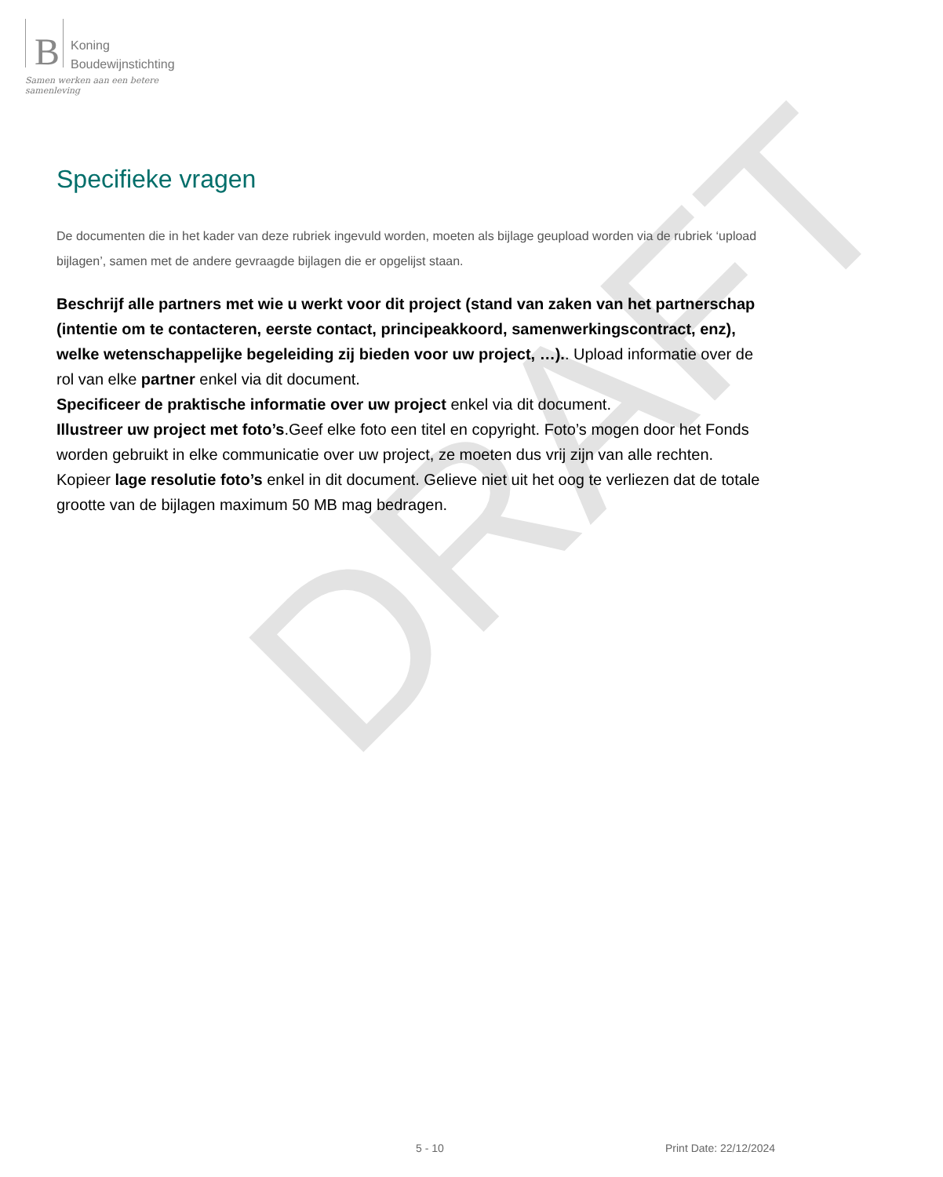DRAFT
B
Koning
Boudewijnstichting
Samen werken aan een betere samenleving
Specifieke vragen
De documenten die in het kader van deze rubriek ingevuld worden, moeten als bijlage geupload worden via de rubriek ‘upload bijlagen’, samen met de andere gevraagde bijlagen die er opgelijst staan.
Beschrijf alle partners met wie u werkt voor dit project (stand van zaken van het partnerschap (intentie om te contacteren, eerste contact, principeakkoord, samenwerkingscontract, enz), welke wetenschappelijke begeleiding zij bieden voor uw project, …).. Upload informatie over de rol van elke partner enkel via dit document.
Specificeer de praktische informatie over uw project enkel via dit document.
Illustreer uw project met foto’s.Geef elke foto een titel en copyright. Foto’s mogen door het Fonds worden gebruikt in elke communicatie over uw project, ze moeten dus vrij zijn van alle rechten. Kopieer lage resolutie foto’s enkel in dit document. Gelieve niet uit het oog te verliezen dat de totale grootte van de bijlagen maximum 50 MB mag bedragen.
5 - 10 Print Date: 22/12/2024